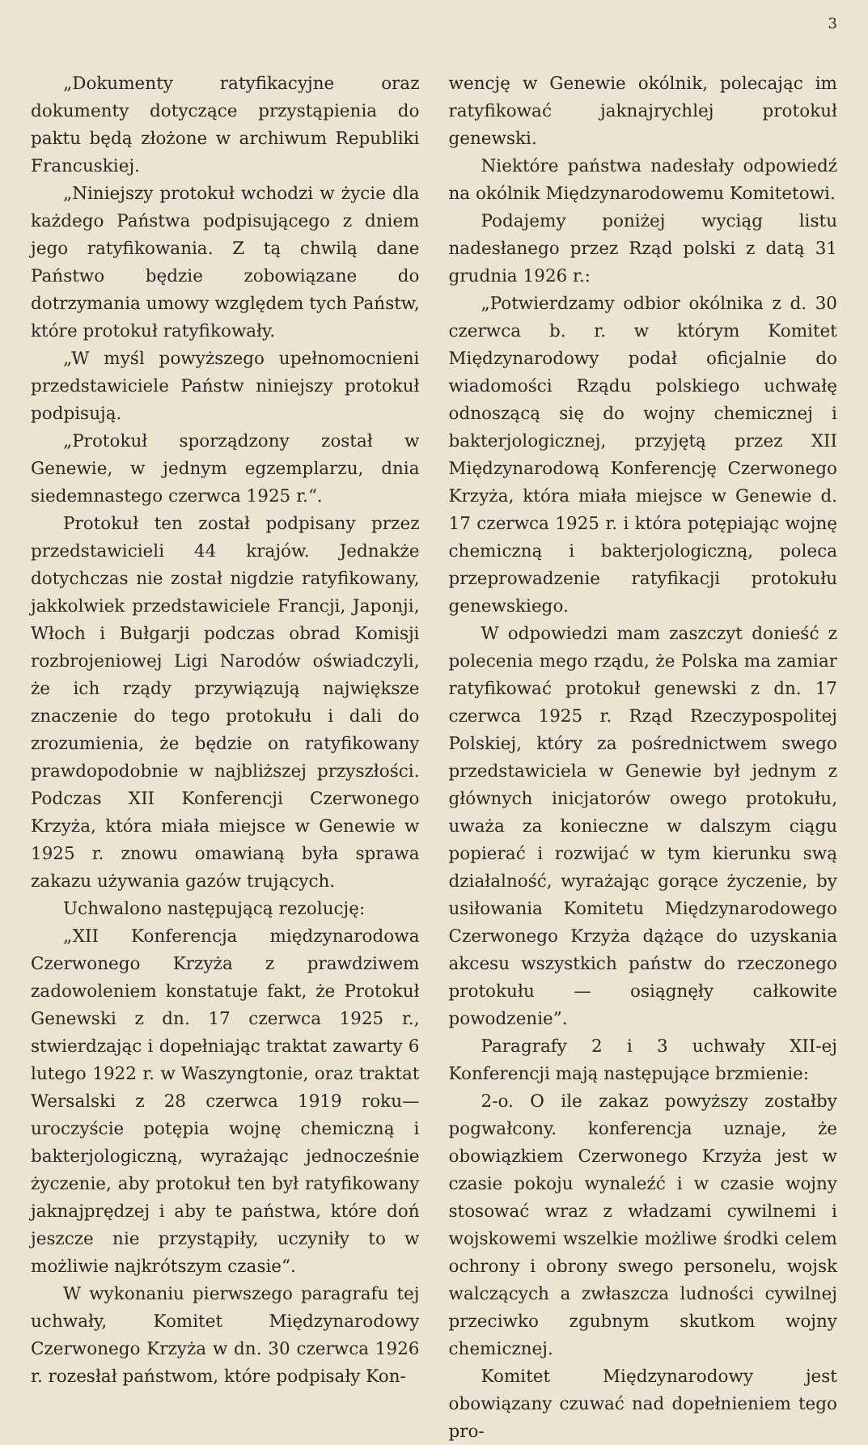3
„Dokumenty ratyfikacyjne oraz dokumenty dotyczące przystąpienia do paktu będą złożone w archiwum Republiki Francuskiej.
„Niniejszy protokuł wchodzi w życie dla każdego Państwa podpisującego z dniem jego ratyfikowania. Z tą chwilą dane Państwo będzie zobowiązane do dotrzymania umowy względem tych Państw, które protokuł ratyfikowały.
„W myśl powyższego upełnomocnieni przedstawiciele Państw niniejszy protokuł podpisują.
„Protokuł sporządzony został w Genewie, w jednym egzemplarzu, dnia siedemnastego czerwca 1925 r.“.
Protokuł ten został podpisany przez przedstawicieli 44 krajów. Jednakże dotychczas nie został nigdzie ratyfikowany, jakkolwiek przedstawiciele Francji, Japonji, Włoch i Bułgarji podczas obrad Komisji rozbrojeniowej Ligi Narodów oświadczyli, że ich rządy przywiązują największe znaczenie do tego protokułu i dali do zrozumienia, że będzie on ratyfikowany prawdopodobnie w najbliższej przyszłości. Podczas XII Konferencji Czerwonego Krzyża, która miała miejsce w Genewie w 1925 r. znowu omawianą była sprawa zakazu używania gazów trujących.
Uchwalono następującą rezolucję:
„XII Konferencja międzynarodowa Czerwonego Krzyża z prawdziwem zadowoleniem konstatuje fakt, że Protokuł Genewski z dn. 17 czerwca 1925 r., stwierdzając i dopełniając traktat zawarty 6 lutego 1922 r. w Waszyngtonie, oraz traktat Wersalski z 28 czerwca 1919 roku—uroczyście potępia wojnę chemiczną i bakterjologiczną, wyrażając jednocześnie życzenie, aby protokuł ten był ratyfikowany jaknajprędzej i aby te państwa, które doń jeszcze nie przystąpiły, uczyniły to w możliwie najkrótszym czasie“.
W wykonaniu pierwszego paragrafu tej uchwały, Komitet Międzynarodowy Czerwonego Krzyża w dn. 30 czerwca 1926 r. rozesłał państwom, które podpisały Kon-
wencję w Genewie okólnik, polecając im ratyfikować jaknajrychlej protokuł genewski.
Niektóre państwa nadesłały odpowiedź na okólnik Międzynarodowemu Komitetowi.
Podajemy poniżej wyciąg listu nadesłanego przez Rząd polski z datą 31 grudnia 1926 r.:
„Potwierdzamy odbior okólnika z d. 30 czerwca b. r. w którym Komitet Międzynarodowy podał oficjalnie do wiadomości Rządu polskiego uchwałę odnoszącą się do wojny chemicznej i bakterjologicznej, przyjętą przez XII Międzynarodową Konferencję Czerwonego Krzyża, która miała miejsce w Genewie d. 17 czerwca 1925 r. i która potępiając wojnę chemiczną i bakterjologiczną, poleca przeprowadzenie ratyfikacji protokułu genewskiego.
W odpowiedzi mam zaszczyt donieść z polecenia mego rządu, że Polska ma zamiar ratyfikować protokuł genewski z dn. 17 czerwca 1925 r. Rząd Rzeczypospolitej Polskiej, który za pośrednictwem swego przedstawiciela w Genewie był jednym z głównych inicjatorów owego protokułu, uważa za konieczne w dalszym ciągu popierać i rozwijać w tym kierunku swą działalność, wyrażając gorące życzenie, by usiłowania Komitetu Międzynarodowego Czerwonego Krzyża dążące do uzyskania akcesu wszystkich państw do rzeczonego protokułu — osiągnęły całkowite powodzenie”.
Paragrafy 2 i 3 uchwały XII-ej Konferencji mają następujące brzmienie:
2-o. O ile zakaz powyższy zostałby pogwałcony. konferencja uznaje, że obowiązkiem Czerwonego Krzyża jest w czasie pokoju wynaleźć i w czasie wojny stosować wraz z władzami cywilnemi i wojskowemi wszelkie możliwe środki celem ochrony i obrony swego personelu, wojsk walczących a zwłaszcza ludności cywilnej przeciwko zgubnym skutkom wojny chemicznej.
Komitet Międzynarodowy jest obowiązany czuwać nad dopełnieniem tego pro-